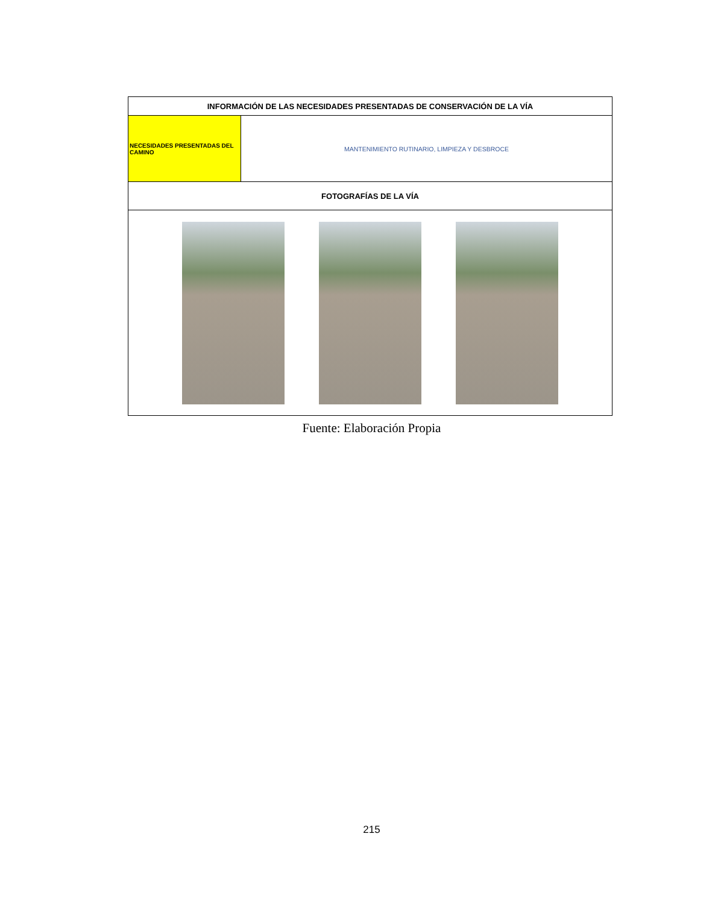| INFORMACIÓN DE LAS NECESIDADES PRESENTADAS DE CONSERVACIÓN DE LA VÍA | |
| NECESIDADES PRESENTADAS DEL CAMINO | MANTENIMIENTO RUTINARIO, LIMPIEZA Y DESBROCE |
| FOTOGRAFÍAS DE LA VÍA | |
Fuente: Elaboración Propia
215